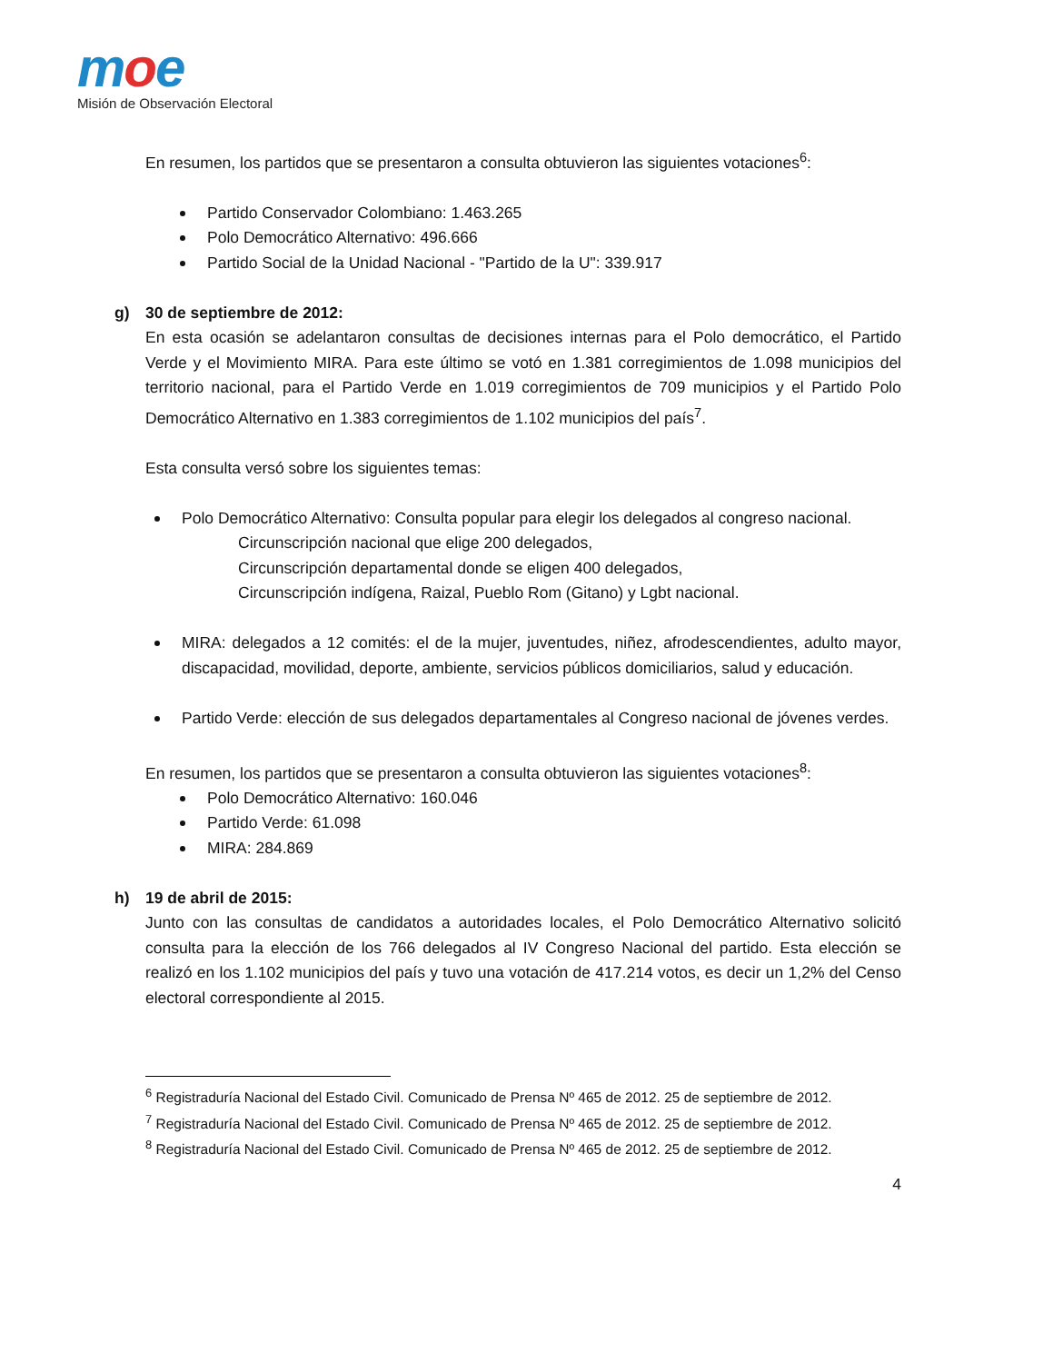moe
Misión de Observación Electoral
En resumen, los partidos que se presentaron a consulta obtuvieron las siguientes votaciones<sup>6</sup>:
Partido Conservador Colombiano: 1.463.265
Polo Democrático Alternativo: 496.666
Partido Social de la Unidad Nacional - "Partido de la U": 339.917
g) 30 de septiembre de 2012:
En esta ocasión se adelantaron consultas de decisiones internas para el Polo democrático, el Partido Verde y el Movimiento MIRA. Para este último se votó en 1.381 corregimientos de 1.098 municipios del territorio nacional, para el Partido Verde en 1.019 corregimientos de 709 municipios y el Partido Polo Democrático Alternativo en 1.383 corregimientos de 1.102 municipios del país<sup>7</sup>.
Esta consulta versó sobre los siguientes temas:
Polo Democrático Alternativo: Consulta popular para elegir los delegados al congreso nacional.
Circunscripción nacional que elige 200 delegados,
Circunscripción departamental donde se eligen 400 delegados,
Circunscripción indígena, Raizal, Pueblo Rom (Gitano) y Lgbt nacional.
MIRA: delegados a 12 comités: el de la mujer, juventudes, niñez, afrodescendientes, adulto mayor, discapacidad, movilidad, deporte, ambiente, servicios públicos domiciliarios, salud y educación.
Partido Verde: elección de sus delegados departamentales al Congreso nacional de jóvenes verdes.
En resumen, los partidos que se presentaron a consulta obtuvieron las siguientes votaciones<sup>8</sup>:
Polo Democrático Alternativo: 160.046
Partido Verde: 61.098
MIRA: 284.869
h) 19 de abril de 2015:
Junto con las consultas de candidatos a autoridades locales, el Polo Democrático Alternativo solicitó consulta para la elección de los 766 delegados al IV Congreso Nacional del partido. Esta elección se realizó en los 1.102 municipios del país y tuvo una votación de 417.214 votos, es decir un 1,2% del Censo electoral correspondiente al 2015.
<sup>6</sup> Registraduría Nacional del Estado Civil. Comunicado de Prensa Nº 465 de 2012. 25 de septiembre de 2012.
<sup>7</sup> Registraduría Nacional del Estado Civil. Comunicado de Prensa Nº 465 de 2012. 25 de septiembre de 2012.
<sup>8</sup> Registraduría Nacional del Estado Civil. Comunicado de Prensa Nº 465 de 2012. 25 de septiembre de 2012.
4